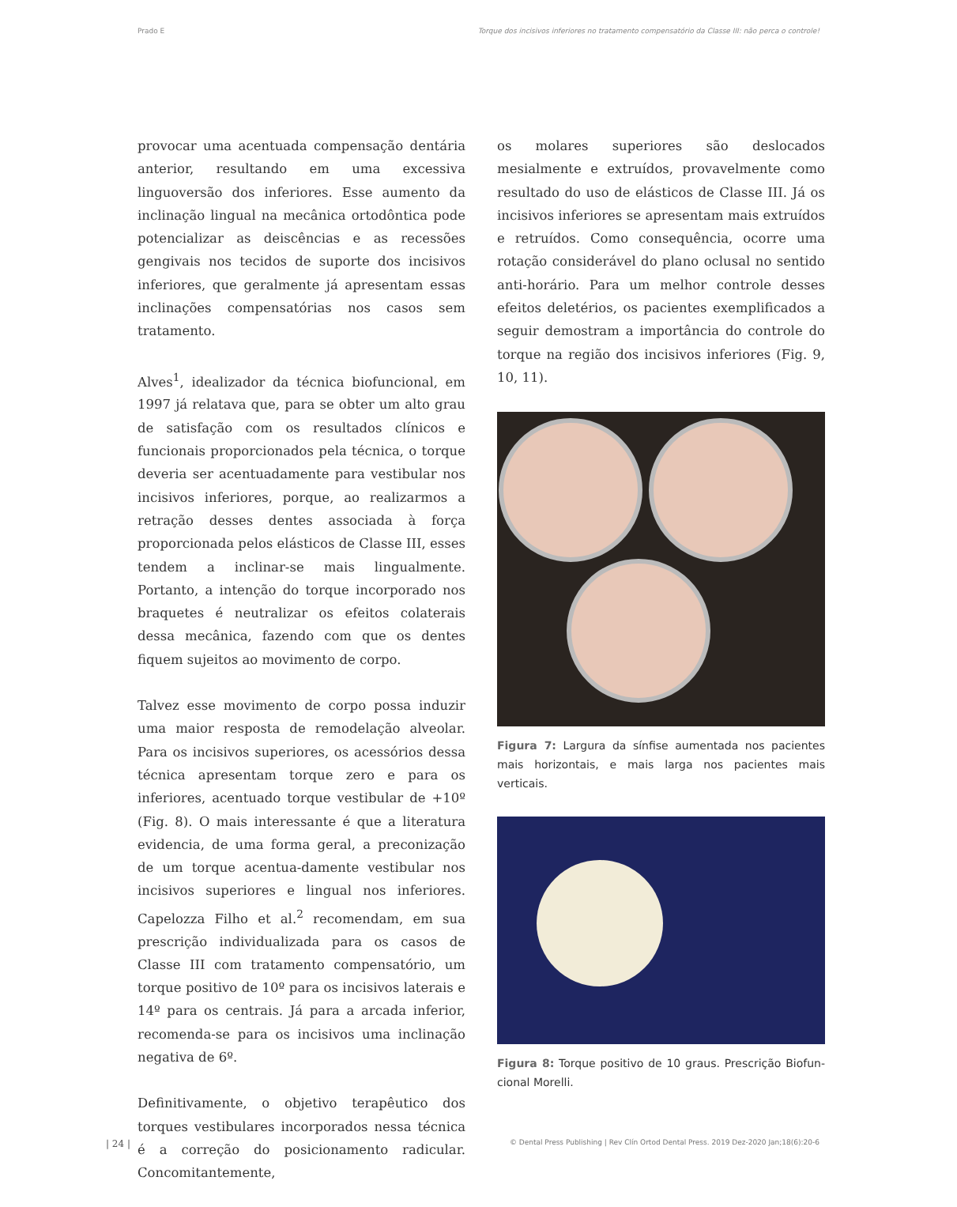Prado E Torque dos incisivos inferiores no tratamento compensatório da Classe III: não perca o controle!
provocar uma acentuada compensação dentária anterior, resultando em uma excessiva linguoversão dos inferiores. Esse aumento da inclinação lingual na mecânica ortodôntica pode potencializar as deiscências e as recessões gengivais nos tecidos de suporte dos incisivos inferiores, que geralmente já apresentam essas inclinações compensatórias nos casos sem tratamento.
Alves<sup>1</sup>, idealizador da técnica biofuncional, em 1997 já relatava que, para se obter um alto grau de satisfação com os resultados clínicos e funcionais proporcionados pela técnica, o torque deveria ser acentuadamente para vestibular nos incisivos inferiores, porque, ao realizarmos a retração desses dentes associada à força proporcionada pelos elásticos de Classe III, esses tendem a inclinar-se mais lingualmente. Portanto, a intenção do torque incorporado nos braquetes é neutralizar os efeitos colaterais dessa mecânica, fazendo com que os dentes fiquem sujeitos ao movimento de corpo.
Talvez esse movimento de corpo possa induzir uma maior resposta de remodelação alveolar. Para os incisivos superiores, os acessórios dessa técnica apresentam torque zero e para os inferiores, acentuado torque vestibular de +10º (Fig. 8). O mais interessante é que a literatura evidencia, de uma forma geral, a preconização de um torque acentua-damente vestibular nos incisivos superiores e lingual nos inferiores. Capelozza Filho et al.<sup>2</sup> recomendam, em sua prescrição individualizada para os casos de Classe III com tratamento compensatório, um torque positivo de 10º para os incisivos laterais e 14º para os centrais. Já para a arcada inferior, recomenda-se para os incisivos uma inclinação negativa de 6º.
Definitivamente, o objetivo terapêutico dos torques vestibulares incorporados nessa técnica é a correção do posicionamento radicular. Concomitantemente,
os molares superiores são deslocados mesialmente e extruídos, provavelmente como resultado do uso de elásticos de Classe III. Já os incisivos inferiores se apresentam mais extruídos e retruídos. Como consequência, ocorre uma rotação considerável do plano oclusal no sentido anti-horário. Para um melhor controle desses efeitos deletérios, os pacientes exemplificados a seguir demostram a importância do controle do torque na região dos incisivos inferiores (Fig. 9, 10, 11).
Figura 7: Largura da sínfise aumentada nos pacientes mais horizontais, e mais larga nos pacientes mais verticais.
Figura 8: Torque positivo de 10 graus. Prescrição Biofun-cional Morelli.
| 24 | © Dental Press Publishing | Rev Clín Ortod Dental Press. 2019 Dez-2020 Jan;18(6):20-6